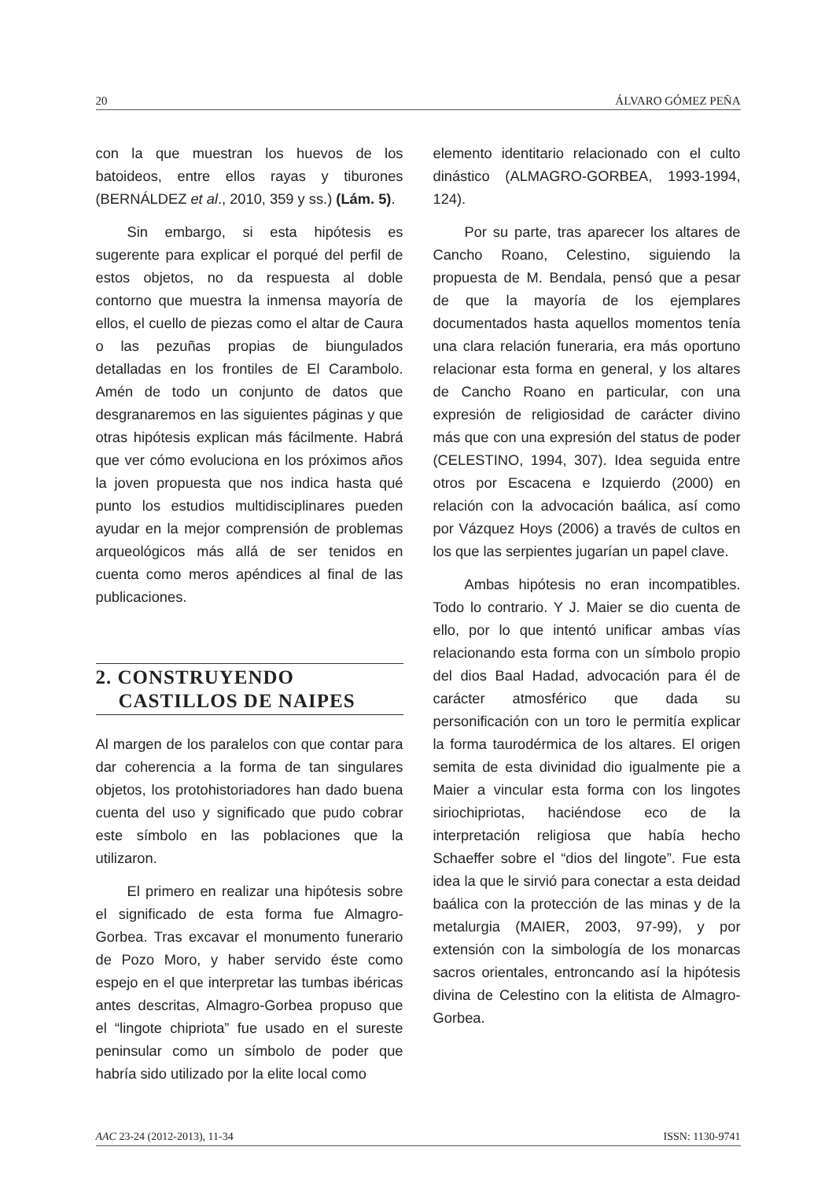20 ÁLVARO GÓMEZ PEÑA
con la que muestran los huevos de los batoideos, entre ellos rayas y tiburones (BERNÁLDEZ et al., 2010, 359 y ss.) (Lám. 5).
Sin embargo, si esta hipótesis es sugerente para explicar el porqué del perfil de estos objetos, no da respuesta al doble contorno que muestra la inmensa mayoría de ellos, el cuello de piezas como el altar de Caura o las pezuñas propias de biungulados detalladas en los frontiles de El Carambolo. Amén de todo un conjunto de datos que desgranaremos en las siguientes páginas y que otras hipótesis explican más fácilmente. Habrá que ver cómo evoluciona en los próximos años la joven propuesta que nos indica hasta qué punto los estudios multidisciplinares pueden ayudar en la mejor comprensión de problemas arqueológicos más allá de ser tenidos en cuenta como meros apéndices al final de las publicaciones.
2. CONSTRUYENDO
CASTILLOS DE NAIPES
Al margen de los paralelos con que contar para dar coherencia a la forma de tan singulares objetos, los protohistoriadores han dado buena cuenta del uso y significado que pudo cobrar este símbolo en las poblaciones que la utilizaron.
El primero en realizar una hipótesis sobre el significado de esta forma fue Almagro-Gorbea. Tras excavar el monumento funerario de Pozo Moro, y haber servido éste como espejo en el que interpretar las tumbas ibéricas antes descritas, Almagro-Gorbea propuso que el “lingote chipriota” fue usado en el sureste peninsular como un símbolo de poder que habría sido utilizado por la elite local como
elemento identitario relacionado con el culto dinástico (ALMAGRO-GORBEA, 1993-1994, 124).
Por su parte, tras aparecer los altares de Cancho Roano, Celestino, siguiendo la propuesta de M. Bendala, pensó que a pesar de que la mayoría de los ejemplares documentados hasta aquellos momentos tenía una clara relación funeraria, era más oportuno relacionar esta forma en general, y los altares de Cancho Roano en particular, con una expresión de religiosidad de carácter divino más que con una expresión del status de poder (CELESTINO, 1994, 307). Idea seguida entre otros por Escacena e Izquierdo (2000) en relación con la advocación baálica, así como por Vázquez Hoys (2006) a través de cultos en los que las serpientes jugarían un papel clave.
Ambas hipótesis no eran incompatibles. Todo lo contrario. Y J. Maier se dio cuenta de ello, por lo que intentó unificar ambas vías relacionando esta forma con un símbolo propio del dios Baal Hadad, advocación para él de carácter atmosférico que dada su personificación con un toro le permitía explicar la forma taurodérmica de los altares. El origen semita de esta divinidad dio igualmente pie a Maier a vincular esta forma con los lingotes siriochipriotas, haciéndose eco de la interpretación religiosa que había hecho Schaeffer sobre el “dios del lingote”. Fue esta idea la que le sirvió para conectar a esta deidad baálica con la protección de las minas y de la metalurgia (MAIER, 2003, 97-99), y por extensión con la simbología de los monarcas sacros orientales, entroncando así la hipótesis divina de Celestino con la elitista de Almagro-Gorbea.
AAC 23-24 (2012-2013), 11-34 ISSN: 1130-9741